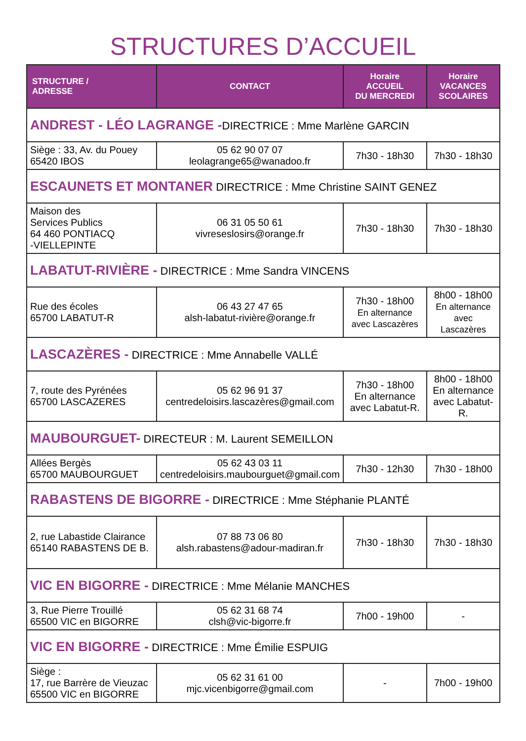STRUCTURES D’ACCUEIL
| STRUCTURE / ADRESSE | CONTACT | Horaire ACCUEIL DU MERCREDI | Horaire VACANCES SCOLAIRES |
| --- | --- | --- | --- |
| ANDREST - LÉO LAGRANGE - DIRECTRICE : Mme Marlène GARCIN | | | |
| Siège : 33, Av. du Pouey 65420 IBOS | 05 62 90 07 07 leolagrange65@wanadoo.fr | 7h30 - 18h30 | 7h30 - 18h30 |
| ESCAUNETS ET MONTANER DIRECTRICE : Mme Christine SAINT GENEZ | | | |
| Maison des Services Publics 64 460 PONTIACQ -VIELLEPINTE | 06 31 05 50 61 vivreseslosirs@orange.fr | 7h30 - 18h30 | 7h30 - 18h30 |
| LABATUT-RIVIÈRE - DIRECTRICE : Mme Sandra VINCENS | | | |
| Rue des écoles 65700 LABATUT-R | 06 43 27 47 65 alsh-labatut-rivière@orange.fr | 7h30 - 18h00 En alternance avec Lascazères | 8h00 - 18h00 En alternance avec Lascazères |
| LASCAZÈRES - DIRECTRICE : Mme Annabelle VALLÉ | | | |
| 7, route des Pyrénées 65700 LASCAZERES | 05 62 96 91 37 centredeloisirs.lascazères@gmail.com | 7h30 - 18h00 En alternance avec Labatut-R. | 8h00 - 18h00 En alternance avec Labatut-R. |
| MAUBOURGUET- DIRECTEUR : M. Laurent SEMEILLON | | | |
| Allées Bergès 65700 MAUBOURGUET | 05 62 43 03 11 centredeloisirs.maubourguet@gmail.com | 7h30 - 12h30 | 7h30 - 18h00 |
| RABASTENS DE BIGORRE - DIRECTRICE : Mme Stéphanie PLANTÉ | | | |
| 2, rue Labastide Clairance 65140 RABASTENS DE B. | 07 88 73 06 80 alsh.rabastens@adour-madiran.fr | 7h30 - 18h30 | 7h30 - 18h30 |
| VIC EN BIGORRE - DIRECTRICE : Mme Mélanie MANCHES | | | |
| 3, Rue Pierre Trouillé 65500 VIC en BIGORRE | 05 62 31 68 74 clsh@vic-bigorre.fr | 7h00 - 19h00 | - |
| VIC EN BIGORRE - DIRECTRICE : Mme Émilie ESPUIG | | | |
| Siège : 17, rue Barrère de Vieuzac 65500 VIC en BIGORRE | 05 62 31 61 00 mjc.vicenbigorre@gmail.com | - | 7h00 - 19h00 |